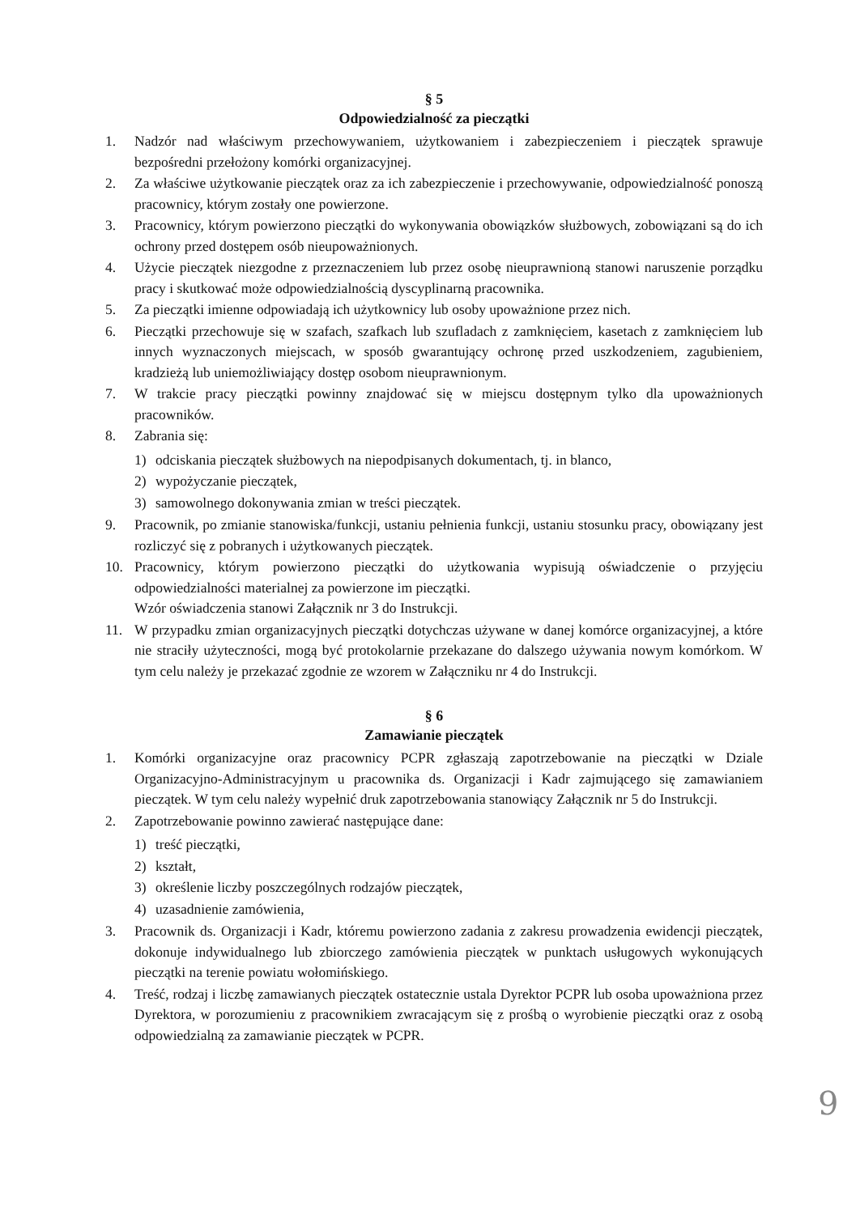§ 5
Odpowiedzialność za pieczątki
1. Nadzór nad właściwym przechowywaniem, użytkowaniem i zabezpieczeniem i pieczątek sprawuje bezpośredni przełożony komórki organizacyjnej.
2. Za właściwe użytkowanie pieczątek oraz za ich zabezpieczenie i przechowywanie, odpowiedzialność ponoszą pracownicy, którym zostały one powierzone.
3. Pracownicy, którym powierzono pieczątki do wykonywania obowiązków służbowych, zobowiązani są do ich ochrony przed dostępem osób nieupoważnionych.
4. Użycie pieczątek niezgodne z przeznaczeniem lub przez osobę nieuprawnioną stanowi naruszenie porządku pracy i skutkować może odpowiedzialnością dyscyplinarną pracownika.
5. Za pieczątki imienne odpowiadają ich użytkownicy lub osoby upoważnione przez nich.
6. Pieczątki przechowuje się w szafach, szafkach lub szufladach z zamknięciem, kasetach z zamknięciem lub innych wyznaczonych miejscach, w sposób gwarantujący ochronę przed uszkodzeniem, zagubieniem, kradzieżą lub uniemożliwiający dostęp osobom nieuprawnionym.
7. W trakcie pracy pieczątki powinny znajdować się w miejscu dostępnym tylko dla upoważnionych pracowników.
8. Zabrania się:
1) odciskania pieczątek służbowych na niepodpisanych dokumentach, tj. in blanco,
2) wypożyczanie pieczątek,
3) samowolnego dokonywania zmian w treści pieczątek.
9. Pracownik, po zmianie stanowiska/funkcji, ustaniu pełnienia funkcji, ustaniu stosunku pracy, obowiązany jest rozliczyć się z pobranych i użytkowanych pieczątek.
10. Pracownicy, którym powierzono pieczątki do użytkowania wypisują oświadczenie o przyjęciu odpowiedzialności materialnej za powierzone im pieczątki.
Wzór oświadczenia stanowi Załącznik nr 3 do Instrukcji.
11. W przypadku zmian organizacyjnych pieczątki dotychczas używane w danej komórce organizacyjnej, a które nie straciły użyteczności, mogą być protokolarnie przekazane do dalszego używania nowym komórkom. W tym celu należy je przekazać zgodnie ze wzorem w Załączniku nr 4 do Instrukcji.
§ 6
Zamawianie pieczątek
1. Komórki organizacyjne oraz pracownicy PCPR zgłaszają zapotrzebowanie na pieczątki w Dziale Organizacyjno-Administracyjnym u pracownika ds. Organizacji i Kadr zajmującego się zamawianiem pieczątek. W tym celu należy wypełnić druk zapotrzebowania stanowiący Załącznik nr 5 do Instrukcji.
2. Zapotrzebowanie powinno zawierać następujące dane:
1) treść pieczątki,
2) kształt,
3) określenie liczby poszczególnych rodzajów pieczątek,
4) uzasadnienie zamówienia,
3. Pracownik ds. Organizacji i Kadr, któremu powierzono zadania z zakresu prowadzenia ewidencji pieczątek, dokonuje indywidualnego lub zbiorczego zamówienia pieczątek w punktach usługowych wykonujących pieczątki na terenie powiatu wołomińskiego.
4. Treść, rodzaj i liczbę zamawianych pieczątek ostatecznie ustala Dyrektor PCPR lub osoba upoważniona przez Dyrektora, w porozumieniu z pracownikiem zwracającym się z prośbą o wyrobienie pieczątki oraz z osobą odpowiedzialną za zamawianie pieczątek w PCPR.
9